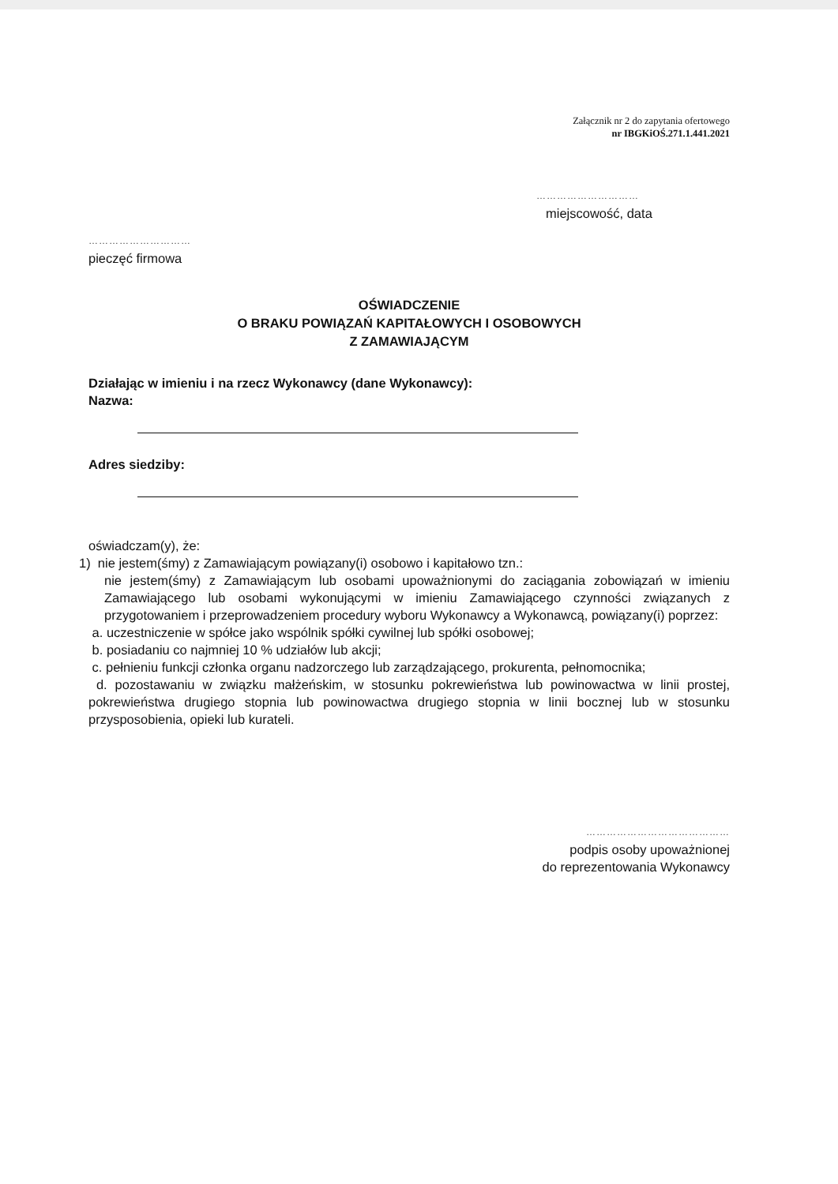Załącznik nr 2 do zapytania ofertowego
nr IBGKiOŚ.271.1.441.2021
…………………………
miejscowość, data
…………………………
pieczęć firmowa
OŚWIADCZENIE
O BRAKU POWIĄZAŃ KAPITAŁOWYCH I OSOBOWYCH
Z ZAMAWIAJĄCYM
Działając w imieniu i na rzecz Wykonawcy (dane Wykonawcy):
Nazwa:
Adres siedziby:
oświadczam(y), że:
1) nie jestem(śmy) z Zamawiającym powiązany(i) osobowo i kapitałowo tzn.:
nie jestem(śmy) z Zamawiającym lub osobami upoważnionymi do zaciągania zobowiązań w imieniu Zamawiającego lub osobami wykonującymi w imieniu Zamawiającego czynności związanych z przygotowaniem i przeprowadzeniem procedury wyboru Wykonawcy a Wykonawcą, powiązany(i) poprzez:
a. uczestniczenie w spółce jako wspólnik spółki cywilnej lub spółki osobowej;
b. posiadaniu co najmniej 10 % udziałów lub akcji;
c. pełnieniu funkcji członka organu nadzorczego lub zarządzającego, prokurenta, pełnomocnika;
d. pozostawaniu w związku małżeńskim, w stosunku pokrewieństwa lub powinowactwa w linii prostej, pokrewieństwa drugiego stopnia lub powinowactwa drugiego stopnia w linii bocznej lub w stosunku przysposobienia, opieki lub kurateli.
……………………………………
podpis osoby upoważnionej
do reprezentowania Wykonawcy